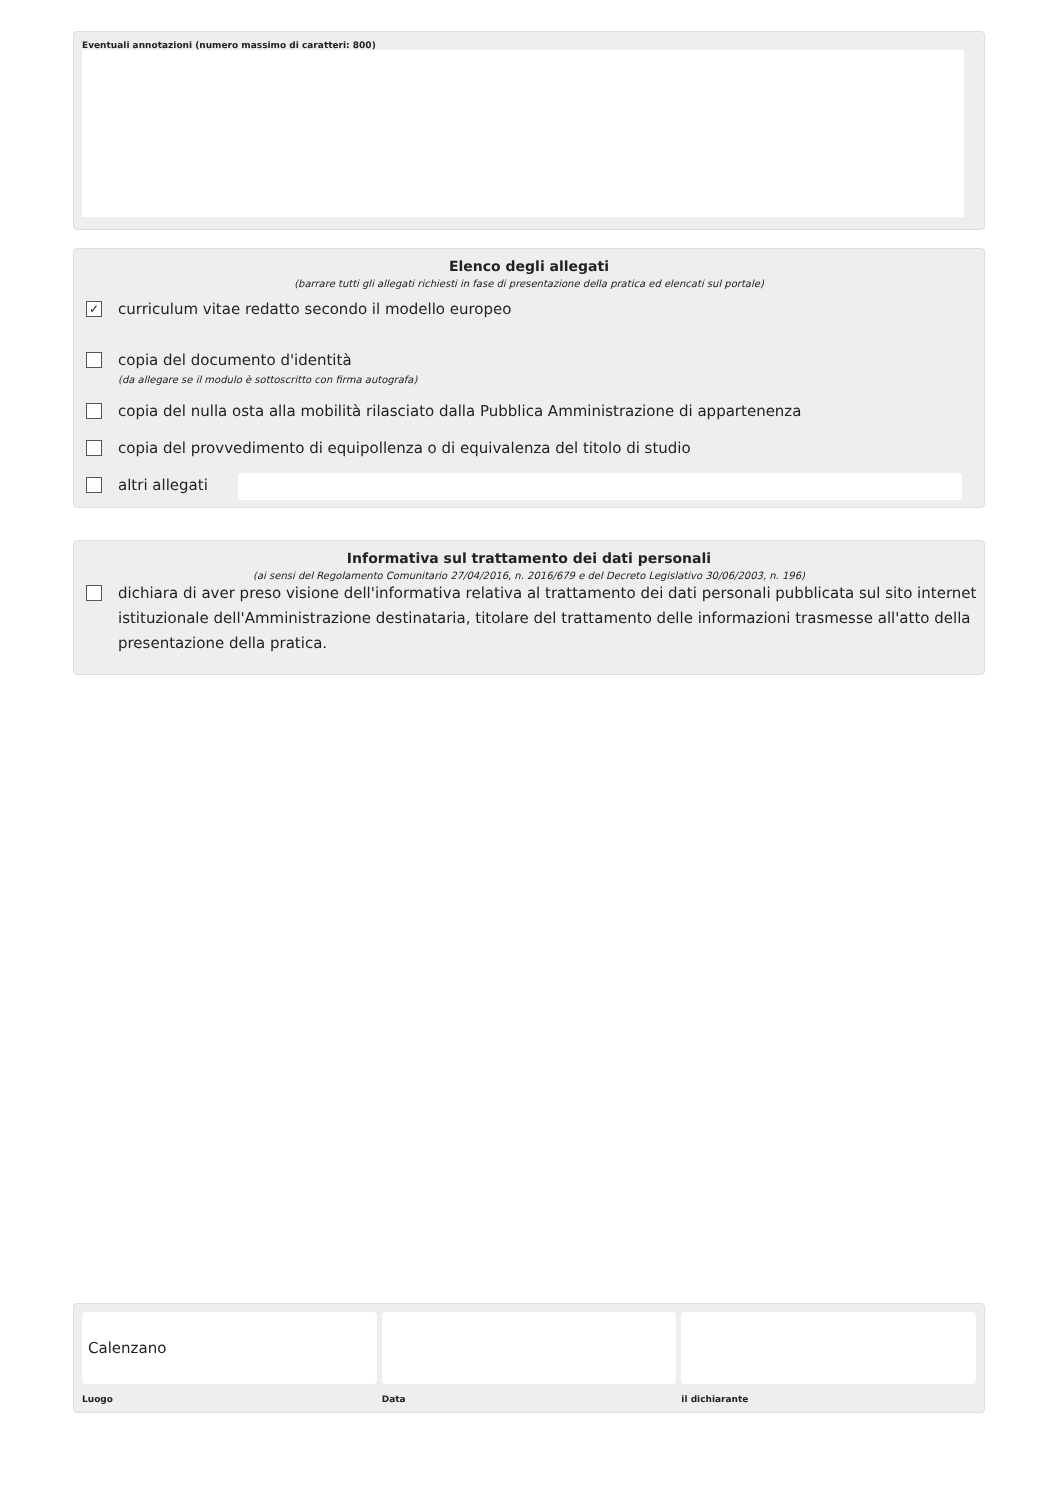Eventuali annotazioni (numero massimo di caratteri: 800)
Elenco degli allegati
(barrare tutti gli allegati richiesti in fase di presentazione della pratica ed elencati sul portale)
✓
curriculum vitae redatto secondo il modello europeo
copia del documento d'identità
(da allegare se il modulo è sottoscritto con firma autografa)
copia del nulla osta alla mobilità rilasciato dalla Pubblica Amministrazione di appartenenza
copia del provvedimento di equipollenza o di equivalenza del titolo di studio
altri allegati
Informativa sul trattamento dei dati personali
(ai sensi del Regolamento Comunitario 27/04/2016, n. 2016/679 e del Decreto Legislativo 30/06/2003, n. 196)
dichiara di aver preso visione dell'informativa relativa al trattamento dei dati personali pubblicata sul sito internet istituzionale dell'Amministrazione destinataria, titolare del trattamento delle informazioni trasmesse all'atto della presentazione della pratica.
Calenzano
Luogo
Data il dichiarante